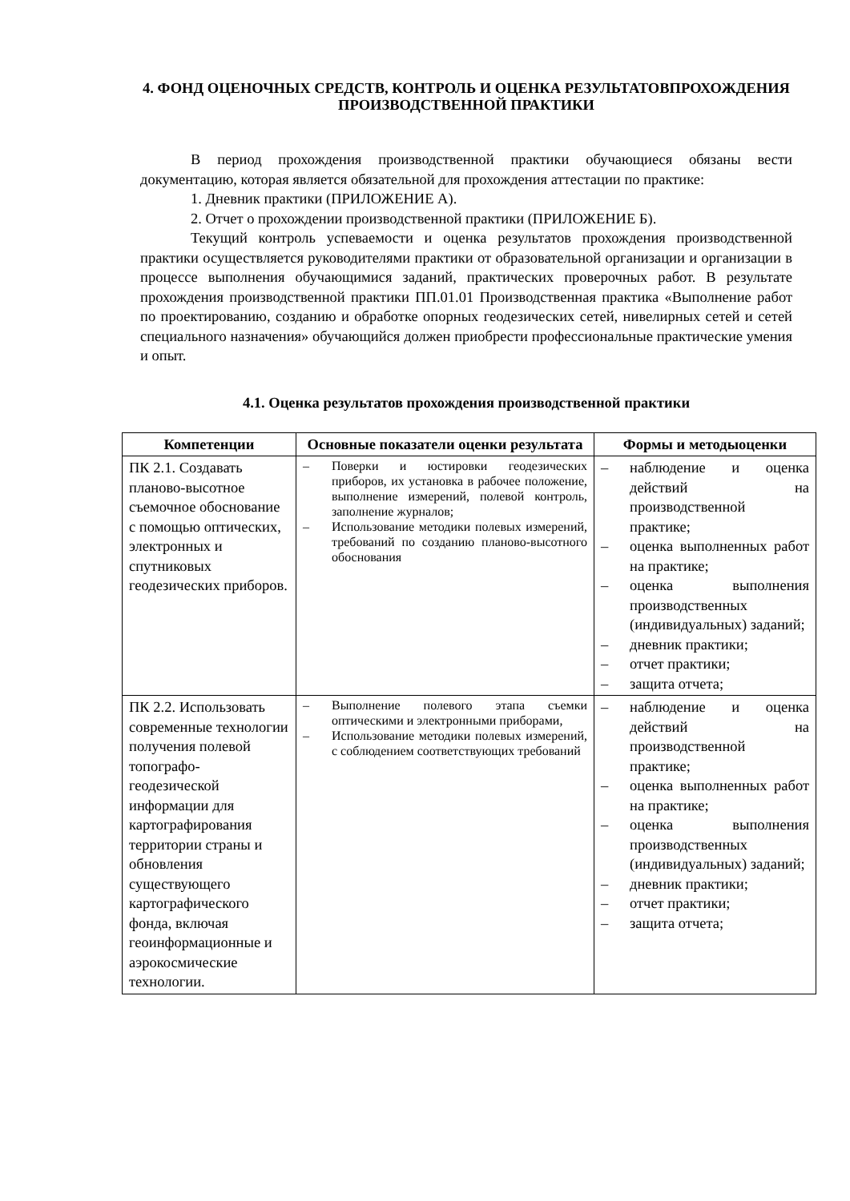4. ФОНД ОЦЕНОЧНЫХ СРЕДСТВ, КОНТРОЛЬ И ОЦЕНКА РЕЗУЛЬТАТОВПРОХОЖДЕНИЯ ПРОИЗВОДСТВЕННОЙ ПРАКТИКИ
В период прохождения производственной практики обучающиеся обязаны вести документацию, которая является обязательной для прохождения аттестации по практике:
1. Дневник практики (ПРИЛОЖЕНИЕ А).
2. Отчет о прохождении производственной практики (ПРИЛОЖЕНИЕ Б).
Текущий контроль успеваемости и оценка результатов прохождения производственной практики осуществляется руководителями практики от образовательной организации и организации в процессе выполнения обучающимися заданий, практических проверочных работ. В результате прохождения производственной практики ПП.01.01 Производственная практика «Выполнение работ по проектированию, созданию и обработке опорных геодезических сетей, нивелирных сетей и сетей специального назначения» обучающийся должен приобрести профессиональные практические умения и опыт.
4.1. Оценка результатов прохождения производственной практики
| Компетенции | Основные показатели оценки результата | Формы и методыоценки |
| --- | --- | --- |
| ПК 2.1. Создавать планово-высотное съемочное обоснование с помощью оптических, электронных и спутниковых геодезических приборов. | – Поверки и юстировки геодезических приборов, их установка в рабочее положение, выполнение измерений, полевой контроль, заполнение журналов; – Использование методики полевых измерений, требований по созданию планово-высотного обоснования | – наблюдение и оценка действий на производственной практике; – оценка выполненных работ на практике; – оценка выполнения производственных (индивидуальных) заданий; – дневник практики; – отчет практики; – защита отчета; |
| ПК 2.2. Использовать современные технологии получения полевой топографо-геодезической информации для картографирования территории страны и обновления существующего картографического фонда, включая геоинформационные и аэрокосмические технологии. | – Выполнение полевого этапа съемки оптическими и электронными приборами, – Использование методики полевых измерений, с соблюдением соответствующих требований | – наблюдение и оценка действий на производственной практике; – оценка выполненных работ на практике; – оценка выполнения производственных (индивидуальных) заданий; – дневник практики; – отчет практики; – защита отчета; |